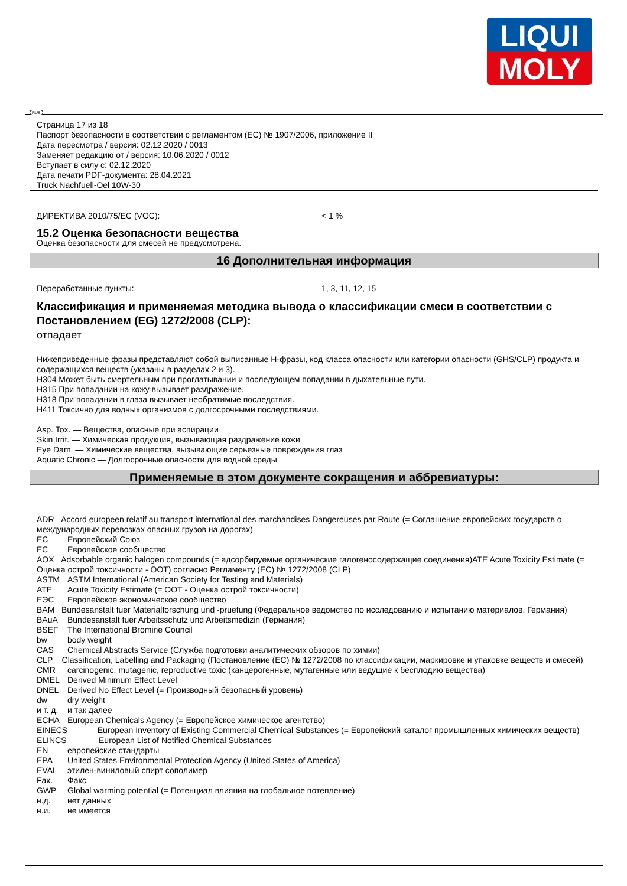LIQUI
MOLY
RUS
Страница 17 из 18
Паспорт безопасности в соответствии с регламентом (ЕС) № 1907/2006, приложение II
Дата пересмотра / версия: 02.12.2020 / 0013
Заменяет редакцию от / версия: 10.06.2020 / 0012
Вступает в силу с: 02.12.2020
Дата печати PDF-документа: 28.04.2021
Truck Nachfuell-Oel 10W-30
ДИРЕКТИВА 2010/75/EC (VOC): < 1 %
15.2 Оценка безопасности вещества
Оценка безопасности для смесей не предусмотрена.
16 Дополнительная информация
Переработанные пункты: 1, 3, 11, 12, 15
Классификация и применяемая методика вывода о классификации смеси в соответствии с Постановлением (EG) 1272/2008 (CLP):
отпадает
Нижеприведенные фразы представляют собой выписанные H-фразы, код класса опасности или категории опасности (GHS/CLP) продукта и содержащихся веществ (указаны в разделах 2 и 3).
H304 Может быть смертельным при проглатывании и последующем попадании в дыхательные пути.
H315 При попадании на кожу вызывает раздражение.
H318 При попадании в глаза вызывает необратимые последствия.
H411 Токсично для водных организмов с долгосрочными последствиями.
Asp. Tox. — Вещества, опасные при аспирации
Skin Irrit. — Химическая продукция, вызывающая раздражение кожи
Eye Dam. — Химические вещества, вызывающие серьезные повреждения глаз
Aquatic Chronic — Долгосрочные опасности для водной среды
Применяемые в этом документе сокращения и аббревиатуры:
ADR Accord europeen relatif au transport international des marchandises Dangereuses par Route (= Соглашение европейских государств о международных перевозках опасных грузов на дорогах)
EC Европейский Союз
EC Европейское сообщество
AOX Adsorbable organic halogen compounds (= адсорбируемые органические галогеносодержащие соединения)ATE Acute Toxicity Estimate (= Оценка острой токсичности - ООТ) согласно Регламенту (EC) № 1272/2008 (CLP)
ASTM ASTM International (American Society for Testing and Materials)
ATE Acute Toxicity Estimate (= ООТ - Оценка острой токсичности)
ЕЭС Европейское экономическое сообщество
BAM Bundesanstalt fuer Materialforschung und -pruefung (Федеральное ведомство по исследованию и испытанию материалов, Германия)
BAuA Bundesanstalt fuer Arbeitsschutz und Arbeitsmedizin (Германия)
BSEF The International Bromine Council
bw body weight
CAS Chemical Abstracts Service (Служба подготовки аналитических обзоров по химии)
CLP Classification, Labelling and Packaging (Постановление (EC) № 1272/2008 по классификации, маркировке и упаковке веществ и смесей)
CMR carcinogenic, mutagenic, reproductive toxic (канцерогенные, мутагенные или ведущие к бесплодию вещества)
DMEL Derived Minimum Effect Level
DNEL Derived No Effect Level (= Производный безопасный уровень)
dw dry weight
и т. д. и так далее
ECHA European Chemicals Agency (= Европейское химическое агентство)
EINECS European Inventory of Existing Commercial Chemical Substances (= Европейский каталог промышленных химических веществ)
ELINCS European List of Notified Chemical Substances
EN европейские стандарты
EPA United States Environmental Protection Agency (United States of America)
EVAL этилен-виниловый спирт сополимер
Fax. Факс
GWP Global warming potential (= Потенциал влияния на глобальное потепление)
н.д. нет данных
н.и. не имеется